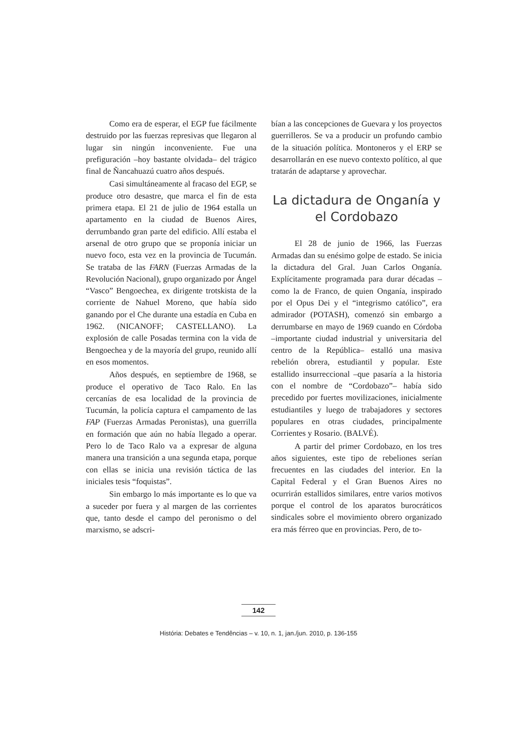Como era de esperar, el EGP fue fácilmente destruido por las fuerzas represivas que llegaron al lugar sin ningún inconveniente. Fue una prefiguración –hoy bastante olvidada– del trágico final de Ñancahuazú cuatro años después.
Casi simultáneamente al fracaso del EGP, se produce otro desastre, que marca el fin de esta primera etapa. El 21 de julio de 1964 estalla un apartamento en la ciudad de Buenos Aires, derrumbando gran parte del edificio. Allí estaba el arsenal de otro grupo que se proponía iniciar un nuevo foco, esta vez en la provincia de Tucumán. Se trataba de las FARN (Fuerzas Armadas de la Revolución Nacional), grupo organizado por Ángel “Vasco” Bengoechea, ex dirigente trotskista de la corriente de Nahuel Moreno, que había sido ganando por el Che durante una estadía en Cuba en 1962. (NICANOFF; CASTELLANO). La explosión de calle Posadas termina con la vida de Bengoechea y de la mayoría del grupo, reunido allí en esos momentos.
Años después, en septiembre de 1968, se produce el operativo de Taco Ralo. En las cercanías de esa localidad de la provincia de Tucumán, la policía captura el campamento de las FAP (Fuerzas Armadas Peronistas), una guerrilla en formación que aún no había llegado a operar. Pero lo de Taco Ralo va a expresar de alguna manera una transición a una segunda etapa, porque con ellas se inicia una revisión táctica de las iniciales tesis “foquistas”.
Sin embargo lo más importante es lo que va a suceder por fuera y al margen de las corrientes que, tanto desde el campo del peronismo o del marxismo, se adscri-
bían a las concepciones de Guevara y los proyectos guerrilleros. Se va a producir un profundo cambio de la situación política. Montoneros y el ERP se desarrollarán en ese nuevo contexto político, al que tratarán de adaptarse y aprovechar.
La dictadura de Onganía y el Cordobazo
El 28 de junio de 1966, las Fuerzas Armadas dan su enésimo golpe de estado. Se inicia la dictadura del Gral. Juan Carlos Onganía. Explícitamente programada para durar décadas –como la de Franco, de quien Onganía, inspirado por el Opus Dei y el “integrismo católico”, era admirador (POTASH), comenzó sin embargo a derrumbarse en mayo de 1969 cuando en Córdoba –importante ciudad industrial y universitaria del centro de la República– estalló una masiva rebelión obrera, estudiantil y popular. Este estallido insurreccional –que pasaría a la historia con el nombre de “Cordobazo”– había sido precedido por fuertes movilizaciones, inicialmente estudiantiles y luego de trabajadores y sectores populares en otras ciudades, principalmente Corrientes y Rosario. (BALVÉ).
A partir del primer Cordobazo, en los tres años siguientes, este tipo de rebeliones serían frecuentes en las ciudades del interior. En la Capital Federal y el Gran Buenos Aires no ocurrirán estallidos similares, entre varios motivos porque el control de los aparatos burocráticos sindicales sobre el movimiento obrero organizado era más férreo que en provincias. Pero, de to-
142
História: Debates e Tendências – v. 10, n. 1, jan./jun. 2010, p. 136-155